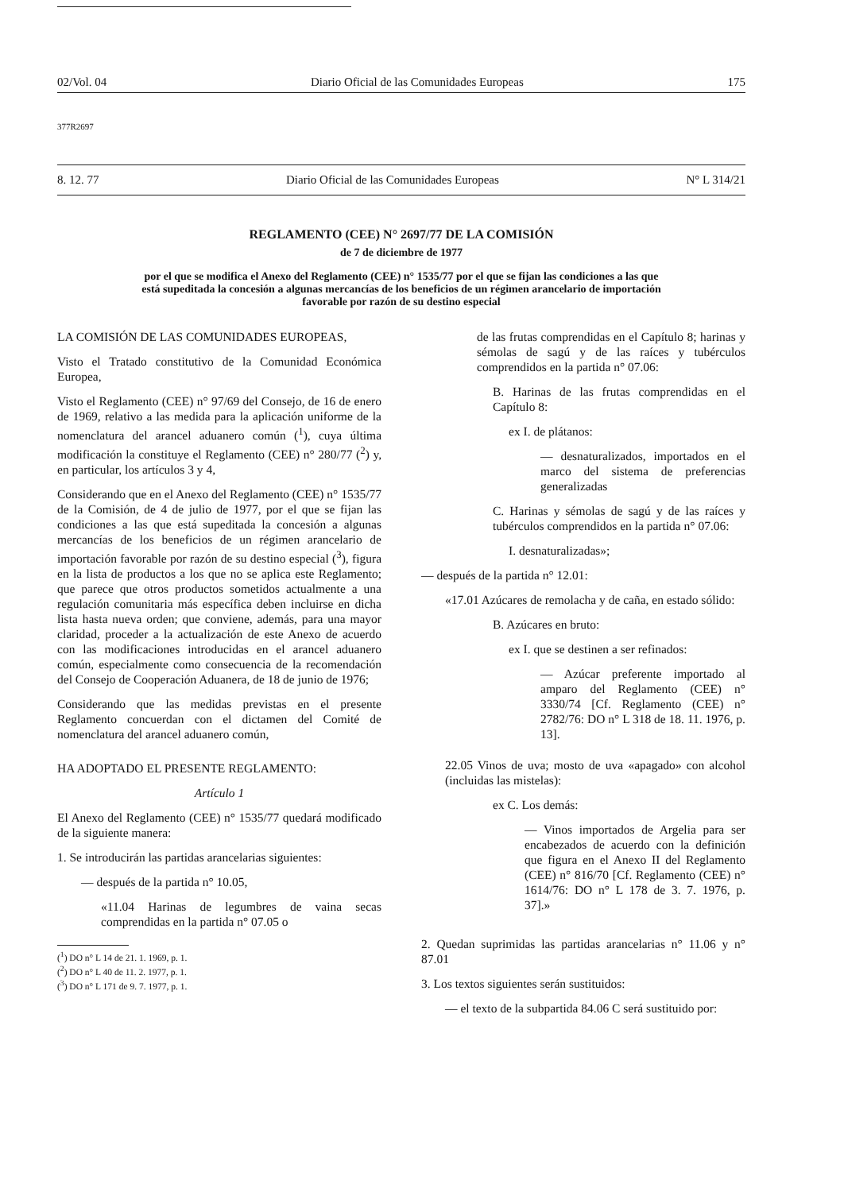02/Vol. 04 Diario Oficial de las Comunidades Europeas 175
377R2697
8. 12. 77 Diario Oficial de las Comunidades Europeas N° L 314/21
REGLAMENTO (CEE) N° 2697/77 DE LA COMISIÓN
de 7 de diciembre de 1977
por el que se modifica el Anexo del Reglamento (CEE) n° 1535/77 por el que se fijan las condiciones a las que está supeditada la concesión a algunas mercancías de los beneficios de un régimen arancelario de importación favorable por razón de su destino especial
LA COMISIÓN DE LAS COMUNIDADES EUROPEAS,
Visto el Tratado constitutivo de la Comunidad Económica Europea,
Visto el Reglamento (CEE) n° 97/69 del Consejo, de 16 de enero de 1969, relativo a las medida para la aplicación uniforme de la nomenclatura del arancel aduanero común (<sup>1</sup>), cuya última modificación la constituye el Reglamento (CEE) n° 280/77 (<sup>2</sup>) y, en particular, los artículos 3 y 4,
Considerando que en el Anexo del Reglamento (CEE) n° 1535/77 de la Comisión, de 4 de julio de 1977, por el que se fijan las condiciones a las que está supeditada la concesión a algunas mercancías de los beneficios de un régimen arancelario de importación favorable por razón de su destino especial (<sup>3</sup>), figura en la lista de productos a los que no se aplica este Reglamento; que parece que otros productos sometidos actualmente a una regulación comunitaria más específica deben incluirse en dicha lista hasta nueva orden; que conviene, además, para una mayor claridad, proceder a la actualización de este Anexo de acuerdo con las modificaciones introducidas en el arancel aduanero común, especialmente como consecuencia de la recomendación del Consejo de Cooperación Aduanera, de 18 de junio de 1976;
Considerando que las medidas previstas en el presente Reglamento concuerdan con el dictamen del Comité de nomenclatura del arancel aduanero común,
HA ADOPTADO EL PRESENTE REGLAMENTO:
Artículo 1
El Anexo del Reglamento (CEE) n° 1535/77 quedará modificado de la siguiente manera:
1. Se introducirán las partidas arancelarias siguientes:
— después de la partida n° 10.05,
«11.04 Harinas de legumbres de vaina secas comprendidas en la partida n° 07.05 o
(<sup>1</sup>) DO n° L 14 de 21. 1. 1969, p. 1.
(<sup>2</sup>) DO n° L 40 de 11. 2. 1977, p. 1.
(<sup>3</sup>) DO n° L 171 de 9. 7. 1977, p. 1.
de las frutas comprendidas en el Capítulo 8; harinas y sémolas de sagú y de las raíces y tubérculos comprendidos en la partida n° 07.06:
B. Harinas de las frutas comprendidas en el Capítulo 8:
ex I. de plátanos:
— desnaturalizados, importados en el marco del sistema de preferencias generalizadas
C. Harinas y sémolas de sagú y de las raíces y tubérculos comprendidos en la partida n° 07.06:
I. desnaturalizadas»;
— después de la partida n° 12.01:
«17.01 Azúcares de remolacha y de caña, en estado sólido:
B. Azúcares en bruto:
ex I. que se destinen a ser refinados:
— Azúcar preferente importado al amparo del Reglamento (CEE) n° 3330/74 [Cf. Reglamento (CEE) n° 2782/76: DO n° L 318 de 18. 11. 1976, p. 13].
22.05 Vinos de uva; mosto de uva «apagado» con alcohol (incluidas las mistelas):
ex C. Los demás:
— Vinos importados de Argelia para ser encabezados de acuerdo con la definición que figura en el Anexo II del Reglamento (CEE) n° 816/70 [Cf. Reglamento (CEE) n° 1614/76: DO n° L 178 de 3. 7. 1976, p. 37].»
2. Quedan suprimidas las partidas arancelarias n° 11.06 y n° 87.01
3. Los textos siguientes serán sustituidos:
— el texto de la subpartida 84.06 C será sustituido por: